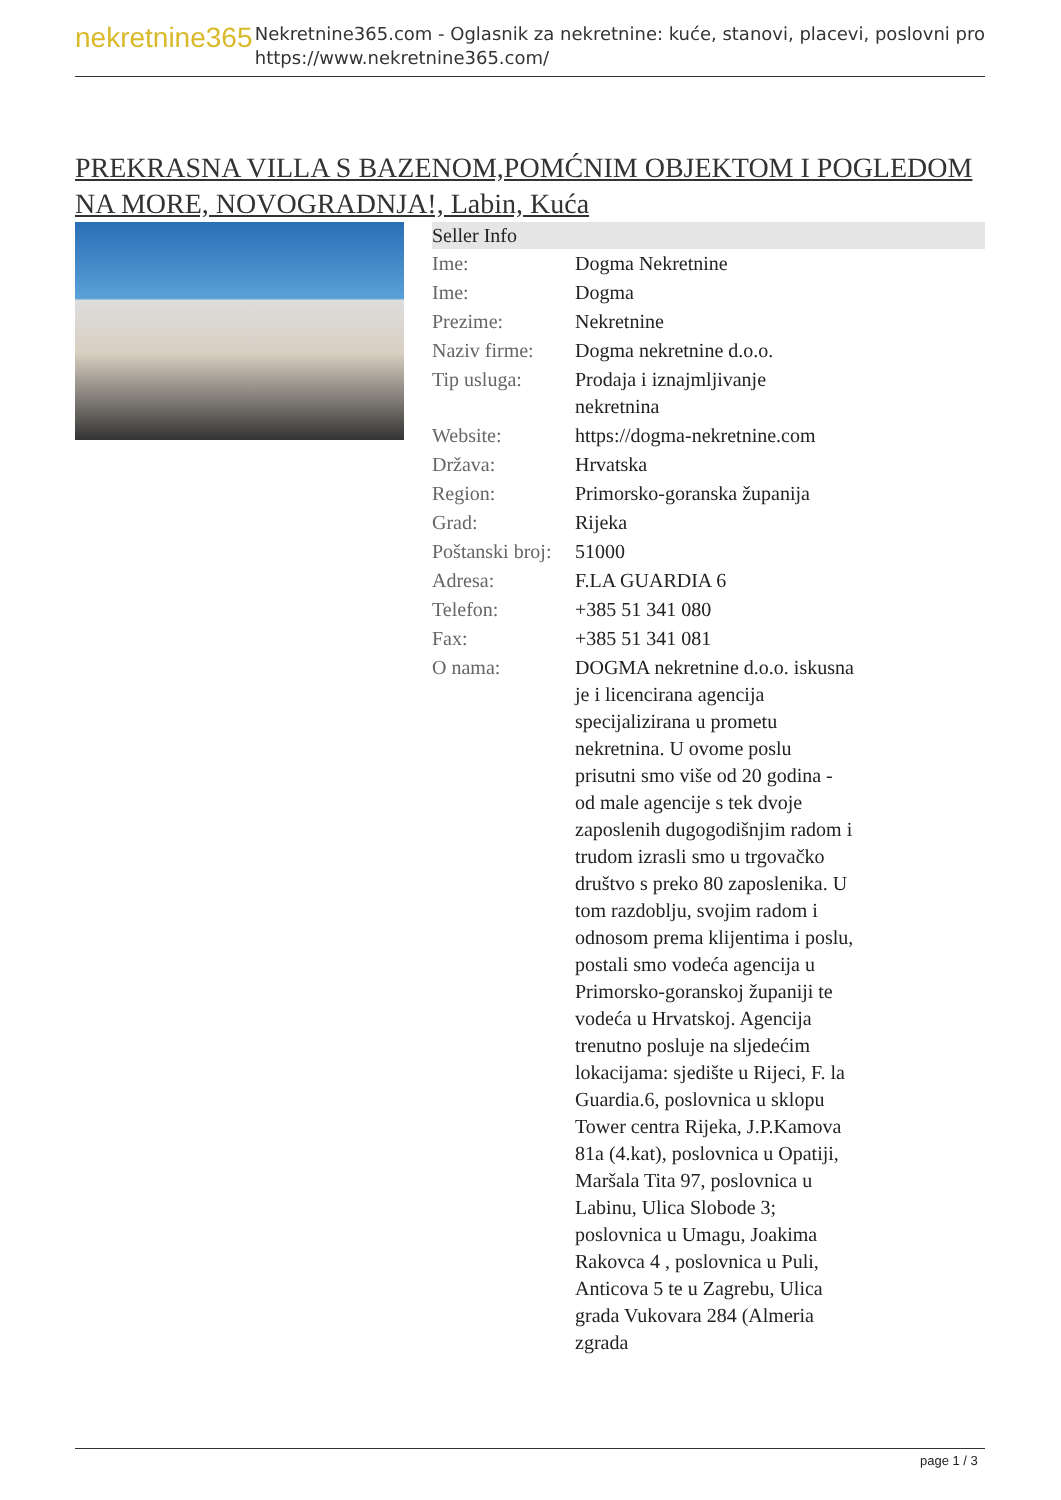nekretnine365
Nekretnine365.com - Oglasnik za nekretnine: kuće, stanovi, placevi, poslovni pro
https://www.nekretnine365.com/
PREKRASNA VILLA S BAZENOM,POMĆNIM OBJEKTOM I POGLEDOM NA MORE, NOVOGRADNJA!, Labin, Kuća
| Seller Info | | |
| --- | --- | --- |
| Ime: | Dogma Nekretnine | |
| Ime: | Dogma | |
| Prezime: | Nekretnine | |
| Naziv firme: | Dogma nekretnine d.o.o. | |
| Tip usluga: | Prodaja i iznajmljivanje nekretnina | |
| Website: | https://dogma-nekretnine.com | |
| Država: | Hrvatska | |
| Region: | Primorsko-goranska županija | |
| Grad: | Rijeka | |
| Poštanski broj: | 51000 | |
| Adresa: | F.LA GUARDIA 6 | |
| Telefon: | +385 51 341 080 | |
| Fax: | +385 51 341 081 | |
| O nama: | DOGMA nekretnine d.o.o. iskusna je i licencirana agencija specijalizirana u prometu nekretnina. U ovome poslu prisutni smo više od 20 godina - od male agencije s tek dvoje zaposlenih dugogodišnjim radom i trudom izrasli smo u trgovačko društvo s preko 80 zaposlenika. U tom razdoblju, svojim radom i odnosom prema klijentima i poslu, postali smo vodeća agencija u Primorsko-goranskoj županiji te vodeća u Hrvatskoj. Agencija trenutno posluje na sljedećim lokacijama: sjedište u Rijeci, F. la Guardia.6, poslovnica u sklopu Tower centra Rijeka, J.P.Kamova 81a (4.kat), poslovnica u Opatiji, Maršala Tita 97, poslovnica u Labinu, Ulica Slobode 3; poslovnica u Umagu, Joakima Rakovca 4 , poslovnica u Puli, Anticova 5 te u Zagrebu, Ulica grada Vukovara 284 (Almeria zgrada | |
page 1 / 3